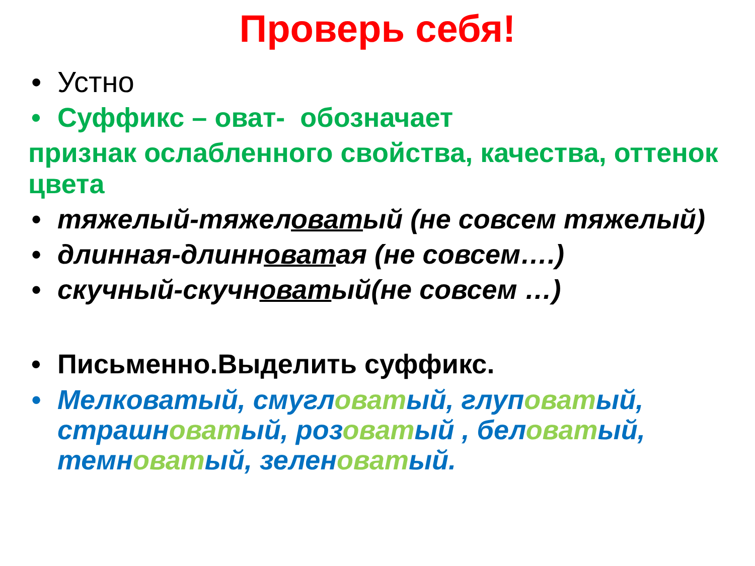Проверь себя!
• Устно
• Суффикс – оват- обозначает
признак ослабленного свойства, качества, оттенок цвета
• тяжелый-тяжеловатый (не совсем тяжелый)
• длинная-длинноватая (не совсем….)
• скучный-скучноватый(не совсем …)
• Письменно.Выделить суффикс.
• Мелковатый, смугловатый, глуповатый, страшноватый, розоватый , беловатый, темноватый, зеленоватый.